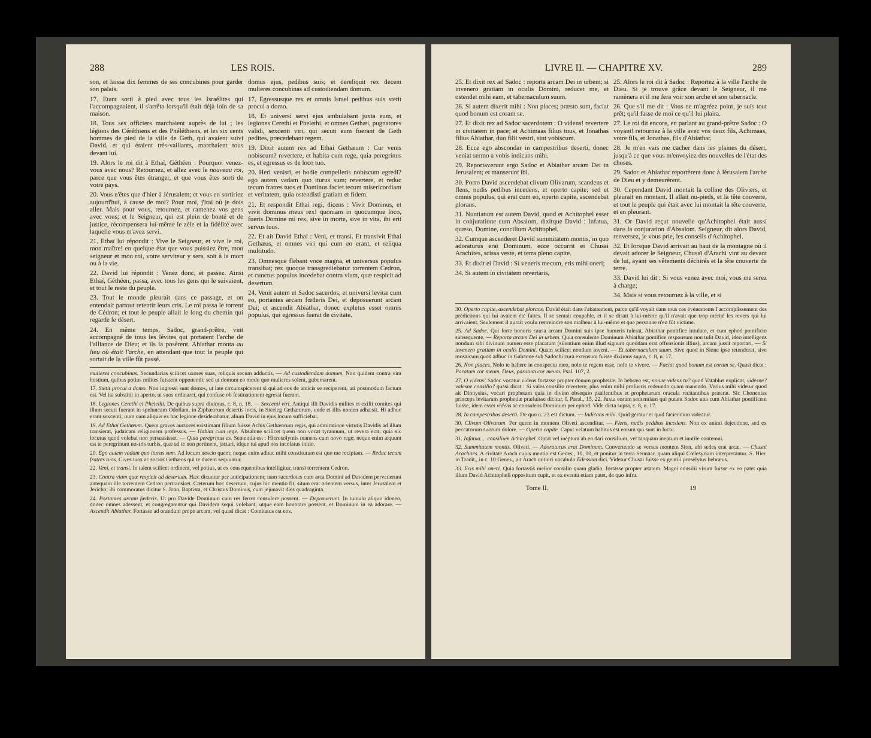288 LES ROIS.
son, et laissa dix femmes de ses concubines pour garder son palais.
17. Etant sorti à pied avec tous les Israélites qui l'accompagnaient, il s'arrêta lorsqu'il était déjà loin de sa maison.
18. Tous ses officiers marchaient auprès de lui ; les légions des Céréthiens et des Phéléthiens, et les six cents hommes de pied de la ville de Geth, qui avaient suivi David, et qui étaient très-vaillants, marchaient tous devant lui.
19. Alors le roi dit à Ethaï, Géthéen : Pourquoi venez-vous avec nous? Retournez, et allez avec le nouveau roi, parce que vous êtes étranger, et que vous êtes sorti de votre pays.
20. Vous n'êtes que d'hier à Jérusalem; et vous en sortiriez aujourd'hui, à cause de moi? Pour moi, j'irai où je dois aller. Mais pour vous, retournez, et ramenez vos gens avec vous; et le Seigneur, qui est plein de bonté et de justice, récompensera lui-même le zèle et la fidélité avec laquelle vous m'avez servi.
21. Ethaï lui répondit : Vive le Seigneur, et vive le roi, mon maître! en quelque état que vous puissiez être, mon seigneur et mon roi, votre serviteur y sera, soit à la mort ou à la vie.
22. David lui répondit : Venez donc, et passez. Ainsi Ethaï, Géthéen, passa, avec tous les gens qui le suivaient, et tout le reste du peuple.
23. Tout le monde pleurait dans ce passage, et on entendait partout retentir leurs cris. Le roi passa le torrent de Cédron; et tout le peuple allait le long du chemin qui regarde le désert.
24. En même temps, Sadoc, grand-prêtre, vint accompagné de tous les lévites qui portaient l'arche de l'alliance de Dieu; et ils la posèrent. Abiathar monta au lieu où était l'arche, en attendant que tout le peuple qui sortait de la ville fût passé.
domus ejus, pedibus suis; et dereliquit rex decem mulieres concubinas ad custodiendam domum.
17. Egressusque rex et omnis Israel pedibus suis stetit procul a domo.
18. Et universi servi ejus ambulabant juxta eum, et legiones Cerethi et Phelethi, et omnes Gethæi, pugnatores validi, sexcenti viri, qui secuti eum fuerant de Geth pedites, præcedebant regem.
19. Dixit autem rex ad Ethai Gethæum : Cur venis nobiscum? revertere, et habita cum rege, quia peregrinus es, et egressus es de loco tuo.
20. Heri venisti, et hodie compelleris nobiscum egredi? ego autem vadam quo iturus sum; revertere, et reduc tecum fratres tuos et Dominus faciet tecum misericordiam et veritatem, quia ostendisti gratiam et fidem.
21. Et respondit Ethai regi, dicens : Vivit Dominus, et vivit dominus meus rex! quoniam in quocumque loco, fueris Domine mi rex, sive in morte, sive in vita, ibi erit servus tuus.
22. Et ait David Ethai : Veni, et transi. Et transivit Ethai Gethæus, et omnes viri qui cum eo erant, et reliqua multitudo.
23. Omnesque flebant voce magna, et universus populus transibat; rex quoque transgrediebatur torrentem Cedron, et cunctus populus incedebat contra viam, quæ respicit ad desertum.
24. Venit autem et Sadoc sacerdos, et universi levitæ cum eo, portantes arcam fœderis Dei, et deposuerunt arcam Dei; et ascendit Abiathar, donec expletus esset omnis populus, qui egressus fuerat de civitate.
mulieres concubinas. Secundarias scilicet uxores suas, reliquis secum adductis. — Ad custodiendam domum. Non quidem contra vim hostium, quibus potius milites fuissent opponendi; sed ut domum eo modo quo mulieres solent, gubernarent.
17. Stetit procul a domo. Non ingressi sunt domos, ut late circumspicerent si qui ad eos de amicis se reciperent, uti postmodum factum est. Vel ita substitit in aperto, ut suos ordinaret, qui confuse ob festinationem egressi fuerant.
18. Legiones Cerethi et Phelethi. De quibus supra diximus, c. 8, n. 18. — Sexcenti viri. Antiqui illi Davidis milites et exilii comites qui illum secuti fuerant in speluncam Odollam, in Ziphæorum desertis locis, in Siceleg Gethæorum, unde et illis nomen adhæsit. Hi adhuc erant sexcenti; num cum aliquis ex hac legione desiderabatur, alium David in ejus locum sufficiebat.
19. Ad Ethai Gethæum. Quem graves auctores existimant filium fuisse Achis Gethæorum regis, qui admiratione virtutis Davidis ad illum transierat, judaicam religionem professus. — Habita cum rege. Absalone scilicet quem non vocat tyrannum, ut revera erat, quia sic locutus quod volebat non persuasisset. — Quia peregrinus es. Sententia est : Hierosolymis manens cum novo rege; neque enim æquum est te peregrinum nostris turbis, quæ ad te non pertinent, jactari, idque tui apud nos incolatus initio.
20. Ego autem vadam quo iturus sum. Ad locum nescio quem; neque enim adhuc mihi constitutum est quo me recipiam. — Reduc tecum fratres tuos. Cives tuos ac socios Gethæos qui te ducem sequuntur.
22. Veni, et transi. In talem scilicet ordinem, vel potius, ut ex consequentibus intelligitur, transi torrentem Cedron.
23. Contra viam quæ respicit ad desertum. Hæc dicuntur per anticipationem; nam sacerdotes cum arca Domini ad Davidem pervenerunt antequam ille torrentem Cedron pertransiret. Cæterum hoc desertum, cujus hic mentio fit, situm erat orientem versus, inter Jerusalem et Jericho; ibi commoratus dicitur S. Joan. Baptista, et Christus Dominus, cum jejunavit dies quadraginta.
24. Portantes arcam fœderis. Ut pro Davide Dominum cum res ferret consulere possent. — Deposuerunt. In tumulo aliquo idoneo, donec omnes adessent, et congregarentur qui Davidem sequi volebant, utque eam honorare possent, et Dominum in ea adorare. — Ascendit Abiathar. Fortasse ad orandum prope arcam, vel quasi dicat : Comitatus est eos.
LIVRE II. — CHAPITRE XV. 289
25. Et dixit rex ad Sadoc : reporta arcam Dei in urbem; si invenero gratiam in oculis Domini, reducet me, et ostendet mihi eam, et tabernaculum suum.
26. Si autem dixerit mihi : Non places; præsto sum, faciat quod bonum est coram se.
27. Et dixit rex ad Sadoc sacerdotem : O videns! revertere in civitatem in pace; et Achimaas filius tuus, et Jonathas filius Abiathar, duo filii vestri, sint vobiscum.
28. Ecce ego abscondar in campestribus deserti, donec veniat sermo a vobis indicans mihi.
29. Reportaverunt ergo Sadoc et Abiathar arcam Dei in Jerusalem; et manserunt ibi.
30. Porro David ascendebat clivum Olivarum, scandens et flens, nudis pedibus incedens, et operto capite; sed et omnis populus, qui erat cum eo, operto capite, ascendebat plorans.
31. Nuntiatum est autem David, quod et Achitophel esset in conjuratione cum Absalom, dixitque David : Infatua, quæso, Domine, concilium Achitophel.
32. Cumque ascenderet David summitatem montis, in quo adoraturus erat Dominum, ecce occurrit ei Chusai Arachites, scissa veste, et terra pleno capite.
33. Et dixit ei David : Si veneris mecum, eris mihi oneri;
34. Si autem in civitatem revertaris,
25. Alors le roi dit à Sadoc : Reportez à la ville l'arche de Dieu. Si je trouve grâce devant le Seigneur, il me ramènera et il me fera voir son arche et son tabernacle.
26. Que s'il me dit : Vous ne m'agréez point, je suis tout prêt; qu'il fasse de moi ce qu'il lui plaira.
27. Le roi dit encore, en parlant au grand-prêtre Sadoc : O voyant! retournez à la ville avec vos deux fils, Achimaas, votre fils, et Jonathas, fils d'Abiathar.
28. Je m'en vais me cacher dans les plaines du désert, jusqu'à ce que vous m'envoyiez des nouvelles de l'état des choses.
29. Sadoc et Abiathar reportèrent donc à Jérusalem l'arche de Dieu et y demeurèrent.
30. Cependant David montait la colline des Oliviers, et pleurait en montant. Il allait nu-pieds, et la tête couverte, et tout le peuple qui était avec lui montait la tête couverte, et en pleurant.
31. Or David reçut nouvelle qu'Achitophel était aussi dans la conjuration d'Absalom. Seigneur, dit alors David, renversez, je vous prie, les conseils d'Achitophel.
32. Et lorsque David arrivait au haut de la montagne où il devait adorer le Seigneur, Chusaï d'Arachi vint au devant de lui, ayant ses vêtements déchirés et la tête couverte de terre.
33. David lui dit : Si vous venez avec moi, vous me serez à charge;
34. Mais si vous retournez à la ville, et si
30. Operto capite, ascendebat plorans. David était dans l'abattement, parce qu'il voyait dans tous ces événements l'accomplissement des prédictions qui lui avaient été faites. Il se sentait coupable, et il se disait à lui-même qu'il n'avait que trop mérité les revers qui lui arrivaient. Seulement il aurait voulu restreindre son malheur à lui-même et que personne n'en fût victime.
25. Ad Sadoc. Qui forte honoris causa arcam Domini suis ipse humeris tulerat, Abiathar pontifice intulato, et cum ephod pontificio subsequente. — Reporta arcam Dei in urbem. Quia consulente Dominum Abiathar pontifice responsum non tulit David, ideo intelligens nondum sibi divinum numen esse placatum (silentium enim illud signum quoddam erat offensionis illius), arcam jussit reportari. — Si invenero gratiam in oculis Domini. Quam scilicet nondum inveni. — Et tabernaculum suum. Sive quod in Sione ipse tetenderat, sive mosaicum quod adhuc in Gabaone sub Sadochi cura extensum fuisse diximus supra, c. 8, n. 17.
26. Non places. Nolo te habere in conspectu meo, nolo te regem esse, nolo te vivere. — Faciat quod bonum est coram se. Quasi dicat : Paratum cor meum, Deus, paratum cor meum. Psal. 107, 2.
27. O videns! Sadoc vocatur videns fortasse propter donum prophetiæ. In hebræo est, nonne videns tu? quod Vatablus explicat, videsne? valesne consilio? quasi dicat : Si vales consilio revertere; plus enim mihi profueris redeundo quam manendo. Verius mihi videtur quod ait Dionysius, vocari prophetam quia in divino obsequio psallentibus et prophetarum oracula recitantibus præerat. Sic Chonenias princeps levitarum prophetiæ præfuisse dicitur, I. Paral., 15, 22. Juxta eorum sententiam qui putant Sadoc una cum Abiathar pontificem fuisse, idem esset videns ac consulens Dominum per ephod. Vide dicta supra, c. 8, n. 17.
28. In campestribus deserti. De quo n. 23 est dictum. — Indicans mihi. Quid geratur et quid faciendum videatur.
30. Clivum Olivarum. Per quem in montem Oliveti ascenditur. — Flens, nudis pedibus incedens. Non ex animi dejectione, sed ex peccatorum suorum dolore. — Operto capite. Caput velatum habitus est eorum qui sunt in luctu.
31. Infatua.... consilium Achitophel. Optat vel ineptum ab eo dari consilium, vel tanquam ineptum et inutile contemni.
32. Summitatem montis. Oliveti. — Adoraturus erat Dominum. Convertendo se versus montem Sion, ubi sedes erat arcæ. — Chusai Arachites. A civitate Arach cujus mentio est Genes., 10, 10, et ponitur in terra Sennaar, quam aliqui Cœlesyriam interpretantur. S. Hier. in Tradit., in c. 10 Genes., ait Arach notiori vocabulo Edessam dici. Videtur Chusai fuisse ex gentili proselytus hebræus.
33. Eris mihi oneri. Quia fortassis melior consilio quam gladio, fortasse propter ætatem. Magni consilii virum fuisse ex eo patet quia illum David Achitopheli oppositum cupit, et ex eventu etiam patet, de quo infra.
Tome II. 19